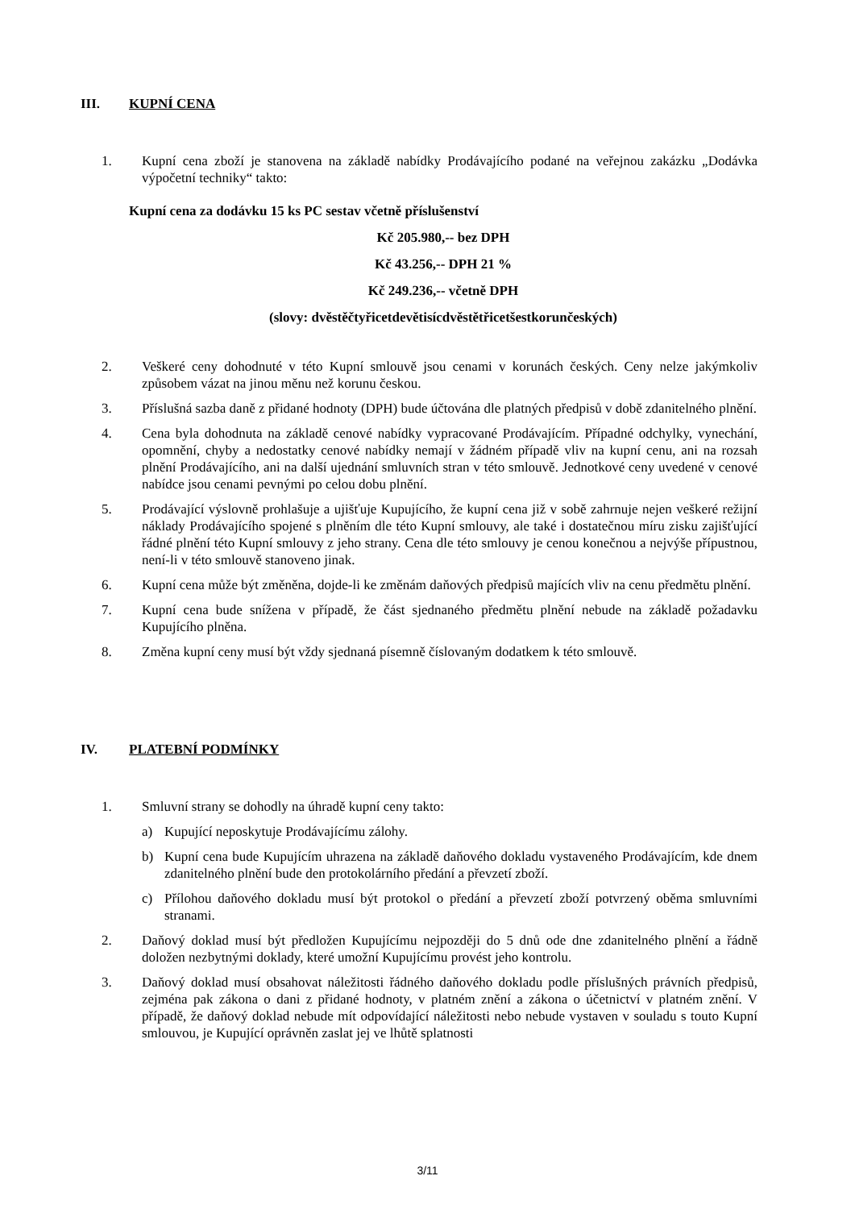III. KUPNÍ CENA
1. Kupní cena zboží je stanovena na základě nabídky Prodávajícího podané na veřejnou zakázku „Dodávka výpočetní techniky“ takto:
Kupní cena za dodávku 15 ks PC sestav včetně příslušenství
Kč 205.980,-- bez DPH
Kč 43.256,-- DPH 21 %
Kč 249.236,-- včetně DPH
(slovy: dvěstěčtyřicetdevětisícdvěstětřicetšestkorunčeských)
2. Veškeré ceny dohodnuté v této Kupní smlouvě jsou cenami v korunách českých. Ceny nelze jakýmkoliv způsobem vázat na jinou měnu než korunu českou.
3. Příslušná sazba daně z přidané hodnoty (DPH) bude účtována dle platných předpisů v době zdanitelného plnění.
4. Cena byla dohodnuta na základě cenové nabídky vypracované Prodávajícím. Případné odchylky, vynechání, opomnění, chyby a nedostatky cenové nabídky nemají v žádném případě vliv na kupní cenu, ani na rozsah plnění Prodávajícího, ani na další ujednání smluvních stran v této smlouvě. Jednotkové ceny uvedené v cenové nabídce jsou cenami pevnými po celou dobu plnění.
5. Prodávající výslovně prohlašuje a ujišťuje Kupujícího, že kupní cena již v sobě zahrnuje nejen veškeré režijní náklady Prodávajícího spojené s plněním dle této Kupní smlouvy, ale také i dostatečnou míru zisku zajišťující řádné plnění této Kupní smlouvy z jeho strany. Cena dle této smlouvy je cenou konečnou a nejvýše přípustnou, není-li v této smlouvě stanoveno jinak.
6. Kupní cena může být změněna, dojde-li ke změnám daňových předpisů majících vliv na cenu předmětu plnění.
7. Kupní cena bude snížena v případě, že část sjednaného předmětu plnění nebude na základě požadavku Kupujícího plněna.
8. Změna kupní ceny musí být vždy sjednaná písemně číslovaným dodatkem k této smlouvě.
IV. PLATEBNÍ PODMÍNKY
1. Smluvní strany se dohodly na úhradě kupní ceny takto:
a) Kupující neposkytuje Prodávajícímu zálohy.
b) Kupní cena bude Kupujícím uhrazena na základě daňového dokladu vystaveného Prodávajícím, kde dnem zdanitelného plnění bude den protokolárního předání a převzetí zboží.
c) Přílohou daňového dokladu musí být protokol o předání a převzetí zboží potvrzený oběma smluvními stranami.
2. Daňový doklad musí být předložen Kupujícímu nejpozději do 5 dnů ode dne zdanitelného plnění a řádně doložen nezbytnými doklady, které umožní Kupujícímu provést jeho kontrolu.
3. Daňový doklad musí obsahovat náležitosti řádného daňového dokladu podle příslušných právních předpisů, zejména pak zákona o dani z přidané hodnoty, v platném znění a zákona o účetnictví v platném znění. V případě, že daňový doklad nebude mít odpovídající náležitosti nebo nebude vystaven v souladu s touto Kupní smlouvou, je Kupující oprávněn zaslat jej ve lhůtě splatnosti
3/11